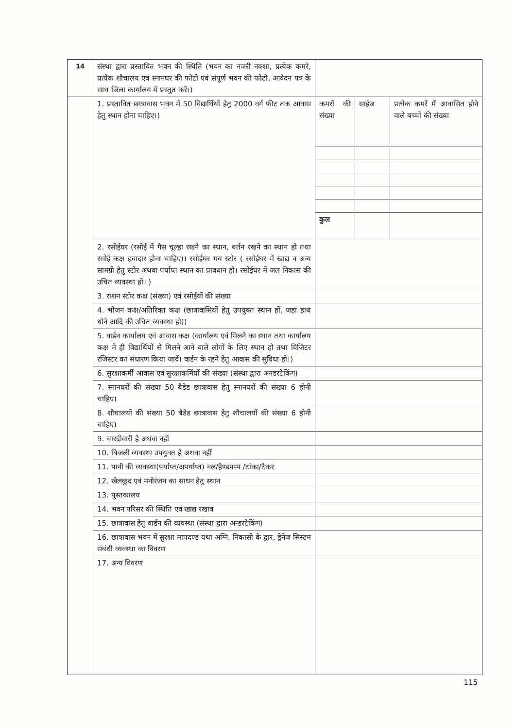| 14 | संस्था द्वारा प्रस्तावित भवन की स्थिति (भवन का नजरी नक्शा, प्रत्येक कमरे, प्रत्येक शौचालय एवं स्नानघर की फोटो एवं संपूर्ण भवन की फोटो, आवेदन पत्र के साथ जिला कार्यालय में प्रस्तुत करें।) | | | |
| | 1. प्रस्तावित छात्रावास भवन में 50 विद्यार्थियों हेतु 2000 वर्ग फीट तक आवास हेतु स्थान होना चाहिए।) | कमरों की संख्या | साईज | प्रत्येक कमरें में आवासित होने वाले बच्चों की संख्या |
| | | कुल | | |
| | 2. रसोईघर (रसोई में गैस चूल्हा रखने का स्थान, बर्तन रखने का स्थान हो तथा रसोई कक्ष हवादार होना चाहिए)। रसोईघर मय स्टोर ( रसोईघर में खाद्य व अन्य सामग्री हेतु स्टोर अथवा पर्याप्त स्थान का प्रावधान हो। रसोईघर में जल निकास की उचित व्यवस्था हो। ) | | | |
| | 3. राशन स्टोर कक्ष (संख्या) एवं रसोईयों की संख्या | | | |
| | 4. भोजन कक्ष/अतिरिक्त कक्ष (छात्रावासियों हेतु उपयुक्त स्थान हों, जहां हाथ धोने आदि की उचित व्यवस्था हो)) | | | |
| | 5. वार्डन कार्यालय एवं आवास कक्ष (कार्यालय एवं मिलने का स्थान तथा कार्यालय कक्ष में ही विद्यार्थियों से मिलने आने वाले लोगों के लिए स्थान हो तथा विजिटर रजिस्टर का संधारण किया जावें। वार्डन के रहने हेतु आवास की सुविधा हो।) | | | |
| | 6. सुरक्षाकर्मी आवास एवं सुरक्षाकर्मियों की संख्या (संस्था द्वारा अनडरटेकिंग) | | | |
| | 7. स्नानघरों की संख्या 50 बैडेड छात्रावास हेतु स्नानघरों की संख्या 6 होनी चाहिए। | | | |
| | 8. शौचालयों की संख्या 50 बैडेड छात्रावास हेतु शौचालयों की संख्या 6 होनी चाहिए) | | | |
| | 9. चारदीवारी है अथवा नहीं | | | |
| | 10. बिजली व्यवस्था उपयुक्त है अथवा नहीं | | | |
| | 11. पानी की व्यवस्था(पर्याप्त/अपर्याप्त) नल/हैण्डपम्प /टांका/टैकर | | | |
| | 12. खेलकूद एवं मनोरंजन का साधन हेतु स्थान | | | |
| | 13. पुस्तकालय | | | |
| | 14. भवन परिसर की स्थिति एवं खाद्य रखाव | | | |
| | 15. छात्रावास हेतु वार्डन की व्यवस्था (संस्था द्वारा अन्डरटेकिंग) | | | |
| | 16. छात्रावास भवन में सुरक्षा मापदण्ड यथा अग्नि, निकासी के द्वार, ड्रेनेज सिस्टम संबंधी व्यवस्था का विवरण | | | |
| | 17. अन्य विवरण | | | |
115